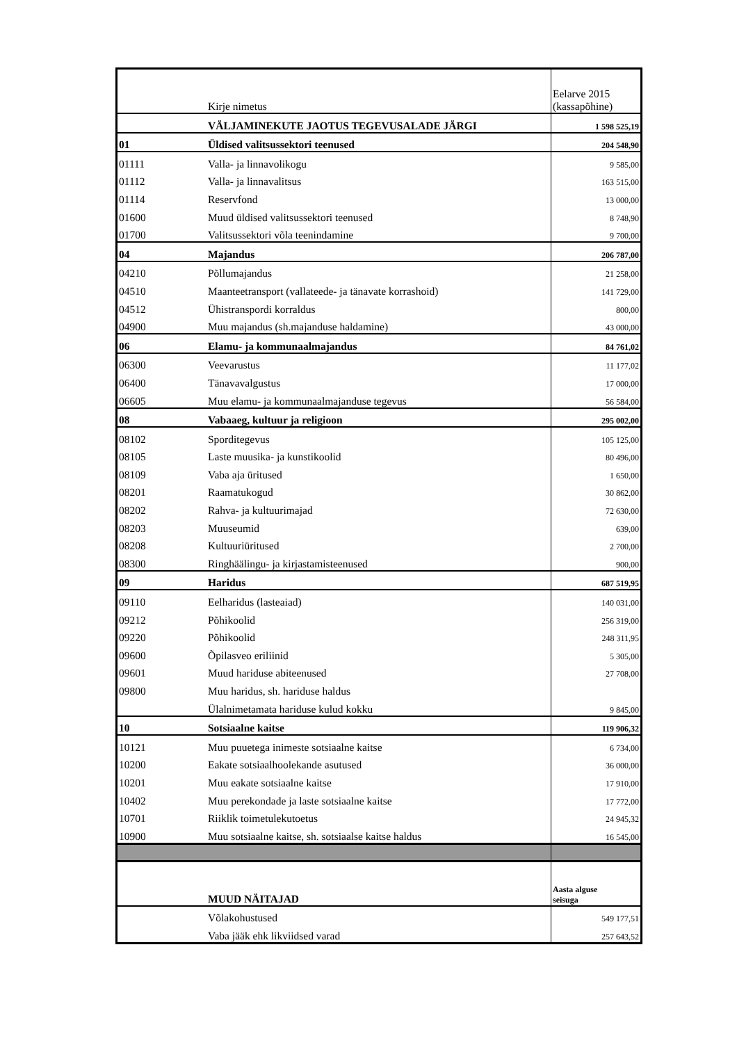| | Kirje nimetus | Eelarve 2015 (kassapõhine) |
| | VÄLJAMINEKUTE JAOTUS TEGEVUSALADE JÄRGI | 1 598 525,19 |
| 01 | Üldised valitsussektori teenused | 204 548,90 |
| 01111 | Valla- ja linnavolikogu | 9 585,00 |
| 01112 | Valla- ja linnavalitsus | 163 515,00 |
| 01114 | Reservfond | 13 000,00 |
| 01600 | Muud üldised valitsussektori teenused | 8 748,90 |
| 01700 | Valitsussektori võla teenindamine | 9 700,00 |
| 04 | Majandus | 206 787,00 |
| 04210 | Põllumajandus | 21 258,00 |
| 04510 | Maanteetransport (vallateede- ja tänavate korrashoid) | 141 729,00 |
| 04512 | Ühistranspordi korraldus | 800,00 |
| 04900 | Muu majandus (sh.majanduse haldamine) | 43 000,00 |
| 06 | Elamu- ja kommunaalmajandus | 84 761,02 |
| 06300 | Veevarustus | 11 177,02 |
| 06400 | Tänavavalgustus | 17 000,00 |
| 06605 | Muu elamu- ja kommunaalmajanduse tegevus | 56 584,00 |
| 08 | Vabaaeg, kultuur ja religioon | 295 002,00 |
| 08102 | Sporditegevus | 105 125,00 |
| 08105 | Laste muusika- ja kunstikoolid | 80 496,00 |
| 08109 | Vaba aja üritused | 1 650,00 |
| 08201 | Raamatukogud | 30 862,00 |
| 08202 | Rahva- ja kultuurimajad | 72 630,00 |
| 08203 | Muuseumid | 639,00 |
| 08208 | Kultuuriüritused | 2 700,00 |
| 08300 | Ringhäälingu- ja kirjastamisteenused | 900,00 |
| 09 | Haridus | 687 519,95 |
| 09110 | Eelharidus (lasteaiad) | 140 031,00 |
| 09212 | Põhikoolid | 256 319,00 |
| 09220 | Põhikoolid | 248 311,95 |
| 09600 | Õpilasveo eriliinid | 5 305,00 |
| 09601 | Muud hariduse abiteenused | 27 708,00 |
| 09800 | Muu haridus, sh. hariduse haldus | |
| | Ülalnimetamata hariduse kulud kokku | 9 845,00 |
| 10 | Sotsiaalne kaitse | 119 906,32 |
| 10121 | Muu puuetega inimeste sotsiaalne kaitse | 6 734,00 |
| 10200 | Eakate sotsiaalhoolekande asutused | 36 000,00 |
| 10201 | Muu eakate sotsiaalne kaitse | 17 910,00 |
| 10402 | Muu perekondade ja laste sotsiaalne kaitse | 17 772,00 |
| 10701 | Riiklik toimetulekutoetus | 24 945,32 |
| 10900 | Muu sotsiaalne kaitse, sh. sotsiaalse kaitse haldus | 16 545,00 |
| | MUUD NÄITAJAD | Aasta alguse seisuga |
| | Võlakohustused | 549 177,51 |
| | Vaba jääk ehk likviidsed varad | 257 643,52 |